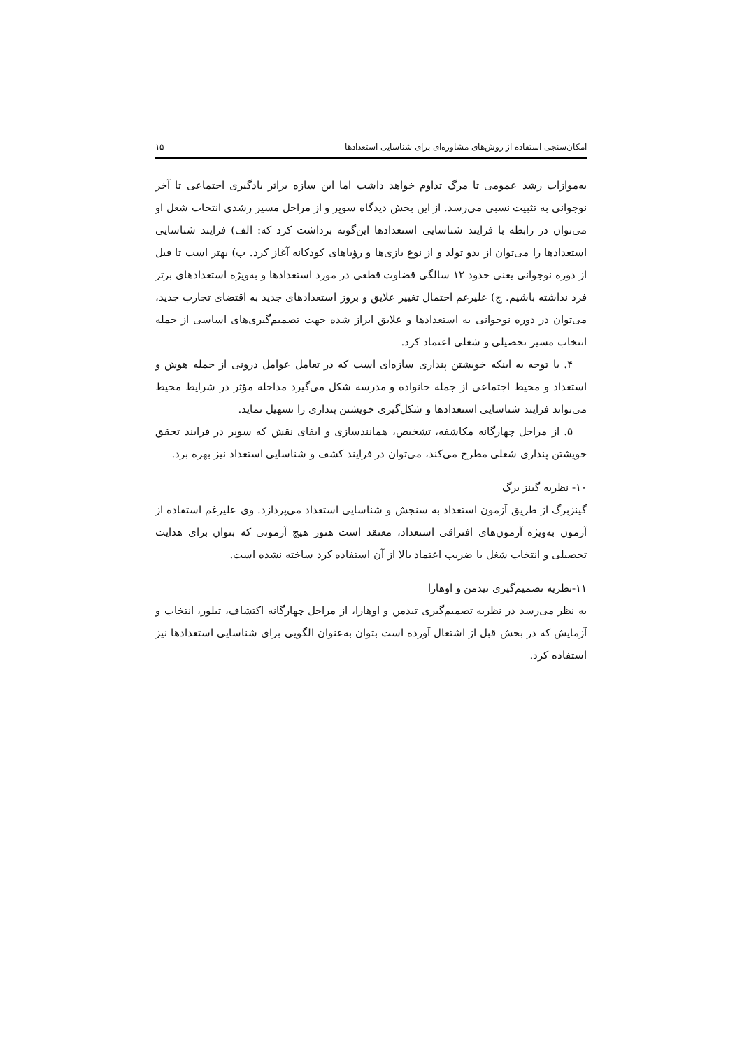امکان‌سنجی استفاده از روش‌های مشاوره‌ای برای شناسایی استعدادها ۱۵
به‌موازات رشد عمومی تا مرگ تداوم خواهد داشت اما این سازه براثر یادگیری اجتماعی تا آخر نوجوانی به تثبیت نسبی می‌رسد. از این بخش دیدگاه سوپر و از مراحل مسیر رشدی انتخاب شغل او می‌توان در رابطه با فرایند شناسایی استعدادها این‌گونه برداشت کرد که: الف) فرایند شناسایی استعدادها را می‌توان از بدو تولد و از نوع بازی‌ها و رؤیاهای کودکانه آغاز کرد. ب) بهتر است تا قبل از دوره نوجوانی یعنی حدود ۱۲ سالگی قضاوت قطعی در مورد استعدادها و به‌ویژه استعدادهای برتر فرد نداشته باشیم. ج) علیرغم احتمال تغییر علایق و بروز استعدادهای جدید به اقتضای تجارب جدید، می‌توان در دوره نوجوانی به استعدادها و علایق ابراز شده جهت تصمیم‌گیری‌های اساسی از جمله انتخاب مسیر تحصیلی و شغلی اعتماد کرد.
۴. با توجه به اینکه خویشتن پنداری سازه‌ای است که در تعامل عوامل درونی از جمله هوش و استعداد و محیط اجتماعی از جمله خانواده و مدرسه شکل می‌گیرد مداخله مؤثر در شرایط محیط می‌تواند فرایند شناسایی استعدادها و شکل‌گیری خویشتن پنداری را تسهیل نماید.
۵. از مراحل چهارگانه مکاشفه، تشخیص، همانندسازی و ایفای نقش که سوپر در فرایند تحقق خویشتن پنداری شغلی مطرح می‌کند، می‌توان در فرایند کشف و شناسایی استعداد نیز بهره برد.
۱۰- نظریه گینز برگ
گینزبرگ از طریق آزمون استعداد به سنجش و شناسایی استعداد می‌پردازد. وی علیرغم استفاده از آزمون به‌ویژه آزمون‌های افتراقی استعداد، معتقد است هنوز هیچ آزمونی که بتوان برای هدایت تحصیلی و انتخاب شغل با ضریب اعتماد بالا از آن استفاده کرد ساخته نشده است.
۱۱-نظریه تصمیم‌گیری تیدمن و اوهارا
به نظر می‌رسد در نظریه تصمیم‌گیری تیدمن و اوهارا، از مراحل چهارگانه اکتشاف، تبلور، انتخاب و آزمایش که در بخش قبل از اشتغال آورده است بتوان به‌عنوان الگویی برای شناسایی استعدادها نیز استفاده کرد.